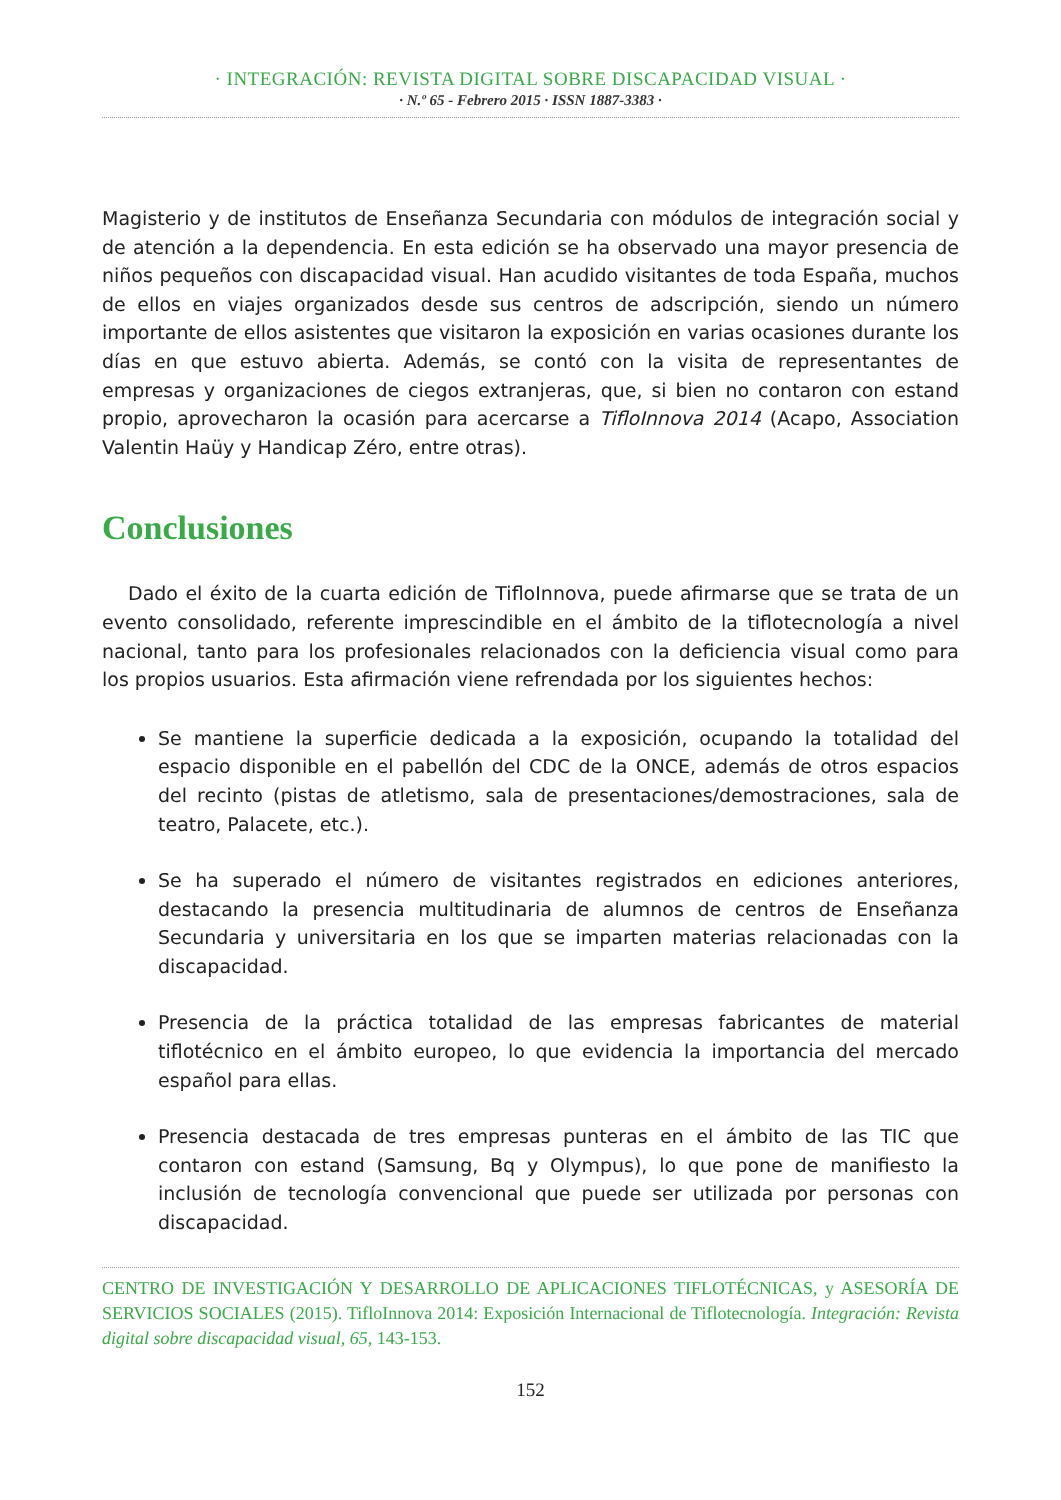· INTEGRACIÓN: REVISTA DIGITAL SOBRE DISCAPACIDAD VISUAL ·
· N.º 65 - Febrero 2015 · ISSN 1887-3383 ·
Magisterio y de institutos de Enseñanza Secundaria con módulos de integración social y de atención a la dependencia. En esta edición se ha observado una mayor presencia de niños pequeños con discapacidad visual. Han acudido visitantes de toda España, muchos de ellos en viajes organizados desde sus centros de adscripción, siendo un número importante de ellos asistentes que visitaron la exposición en varias ocasiones durante los días en que estuvo abierta. Además, se contó con la visita de representantes de empresas y organizaciones de ciegos extranjeras, que, si bien no contaron con estand propio, aprovecharon la ocasión para acercarse a TifloInnova 2014 (Acapo, Association Valentin Haüy y Handicap Zéro, entre otras).
Conclusiones
Dado el éxito de la cuarta edición de TifloInnova, puede afirmarse que se trata de un evento consolidado, referente imprescindible en el ámbito de la tiflotecnología a nivel nacional, tanto para los profesionales relacionados con la deficiencia visual como para los propios usuarios. Esta afirmación viene refrendada por los siguientes hechos:
Se mantiene la superficie dedicada a la exposición, ocupando la totalidad del espacio disponible en el pabellón del CDC de la ONCE, además de otros espacios del recinto (pistas de atletismo, sala de presentaciones/demostraciones, sala de teatro, Palacete, etc.).
Se ha superado el número de visitantes registrados en ediciones anteriores, destacando la presencia multitudinaria de alumnos de centros de Enseñanza Secundaria y universitaria en los que se imparten materias relacionadas con la discapacidad.
Presencia de la práctica totalidad de las empresas fabricantes de material tiflotécnico en el ámbito europeo, lo que evidencia la importancia del mercado español para ellas.
Presencia destacada de tres empresas punteras en el ámbito de las TIC que contaron con estand (Samsung, Bq y Olympus), lo que pone de manifiesto la inclusión de tecnología convencional que puede ser utilizada por personas con discapacidad.
CENTRO DE INVESTIGACIÓN Y DESARROLLO DE APLICACIONES TIFLOTÉCNICAS, y ASESORÍA DE SERVICIOS SOCIALES (2015). TifloInnova 2014: Exposición Internacional de Tiflotecnología. Integración: Revista digital sobre discapacidad visual, 65, 143-153.
152